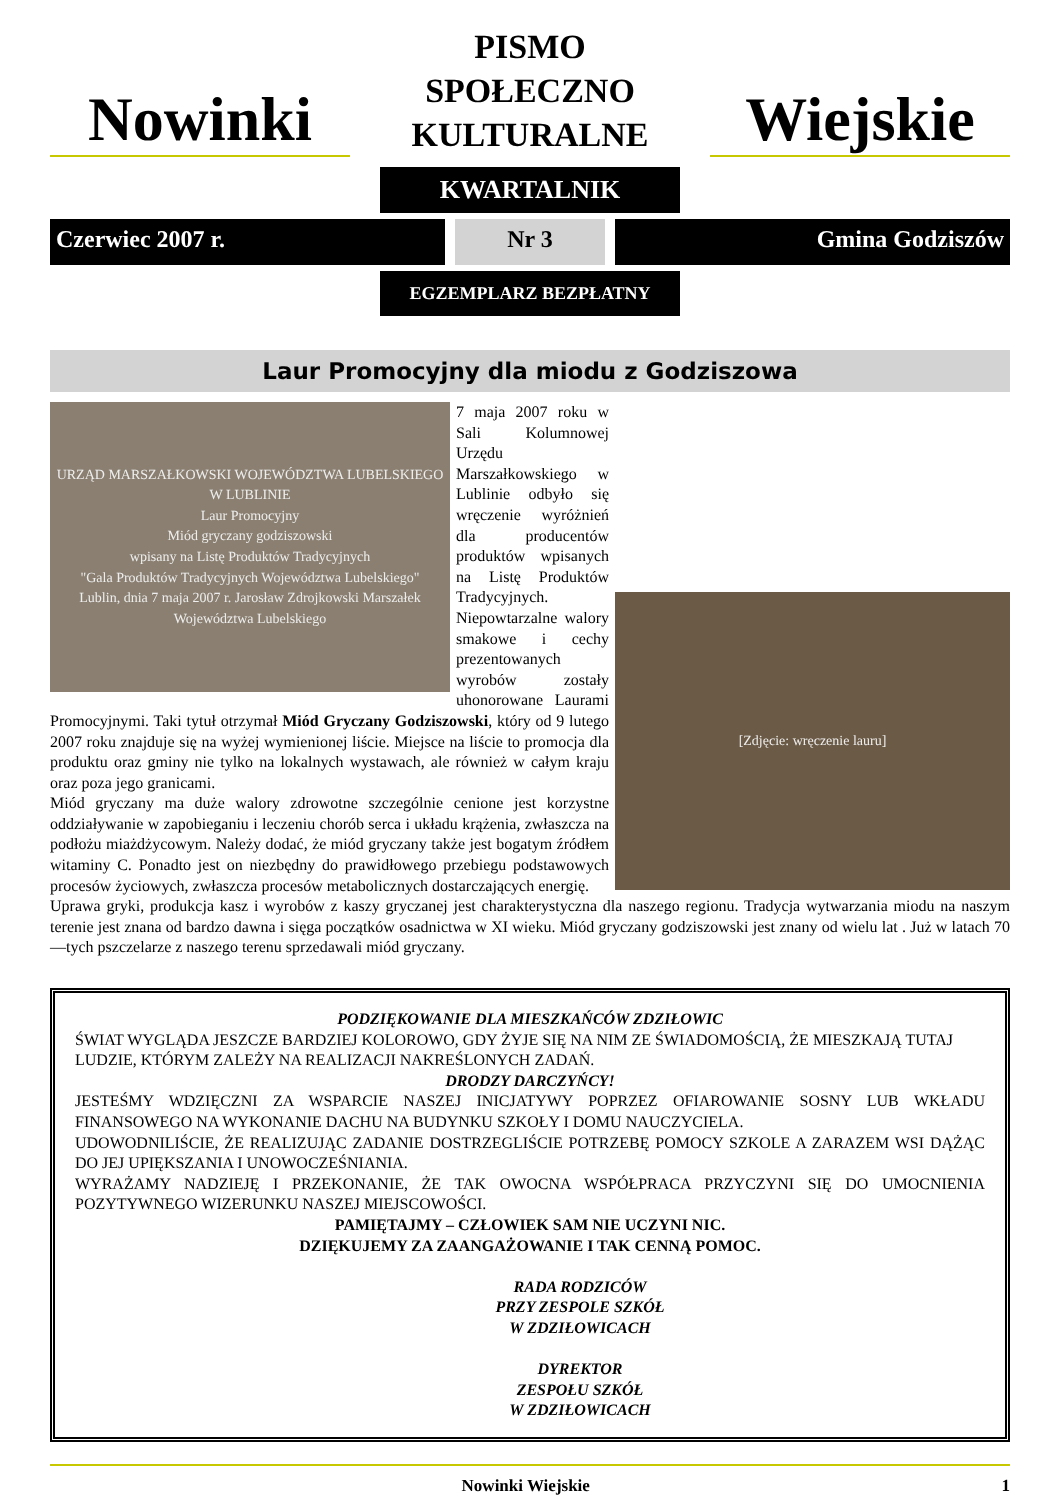Nowinki
PISMO
SPOŁECZNO
KULTURALNE
Wiejskie
KWARTALNIK
Czerwiec 2007 r. Nr 3 Gmina Godziszów
EGZEMPLARZ BEZPŁATNY
Laur Promocyjny dla miodu z Godziszowa
URZĄD MARSZAŁKOWSKI WOJEWÓDZTWA LUBELSKIEGO W LUBLINIE
Laur Promocyjny
Miód gryczany godziszowski
wpisany na Listę Produktów Tradycyjnych
"Gala Produktów Tradycyjnych Województwa Lubelskiego"
Lublin, dnia 7 maja 2007 r. Jarosław Zdrojkowski Marszałek Województwa Lubelskiego
[Zdjęcie: wręczenie lauru]
7 maja 2007 roku w Sali Kolumnowej Urzędu Marszałkowskiego w Lublinie odbyło się wręczenie wyróżnień dla producentów produktów wpisanych na Listę Produktów Tradycyjnych. Niepowtarzalne walory smakowe i cechy prezentowanych wyrobów zostały uhonorowane Laurami Promocyjnymi. Taki tytuł otrzymał Miód Gryczany Godziszowski, który od 9 lutego 2007 roku znajduje się na wyżej wymienionej liście. Miejsce na liście to promocja dla produktu oraz gminy nie tylko na lokalnych wystawach, ale również w całym kraju oraz poza jego granicami.
Miód gryczany ma duże walory zdrowotne szczególnie cenione jest korzystne oddziaływanie w zapobieganiu i leczeniu chorób serca i układu krążenia, zwłaszcza na podłożu miażdżycowym. Należy dodać, że miód gryczany także jest bogatym źródłem witaminy C. Ponadto jest on niezbędny do prawidłowego przebiegu podstawowych procesów życiowych, zwłaszcza procesów metabolicznych dostarczających energię.
Uprawa gryki, produkcja kasz i wyrobów z kaszy gryczanej jest charakterystyczna dla naszego regionu. Tradycja wytwarzania miodu na naszym terenie jest znana od bardzo dawna i sięga początków osadnictwa w XI wieku. Miód gryczany godziszowski jest znany od wielu lat . Już w latach 70—tych pszczelarze z naszego terenu sprzedawali miód gryczany.
PODZIĘKOWANIE DLA MIESZKAŃCÓW ZDZIŁOWIC
ŚWIAT WYGLĄDA JESZCZE BARDZIEJ KOLOROWO, GDY ŻYJE SIĘ NA NIM ZE ŚWIADOMOŚCIĄ, ŻE MIESZKAJĄ TUTAJ LUDZIE, KTÓRYM ZALEŻY NA REALIZACJI NAKREŚLONYCH ZADAŃ.
DRODZY DARCZYŃCY!
JESTEŚMY WDZIĘCZNI ZA WSPARCIE NASZEJ INICJATYWY POPRZEZ OFIAROWANIE SOSNY LUB WKŁADU FINANSOWEGO NA WYKONANIE DACHU NA BUDYNKU SZKOŁY I DOMU NAUCZYCIELA.
UDOWODNILIŚCIE, ŻE REALIZUJĄC ZADANIE DOSTRZEGLIŚCIE POTRZEBĘ POMOCY SZKOLE A ZARAZEM WSI DĄŻĄC DO JEJ UPIĘKSZANIA I UNOWOCZEŚNIANIA.
WYRAŻAMY NADZIEJĘ I PRZEKONANIE, ŻE TAK OWOCNA WSPÓŁPRACA PRZYCZYNI SIĘ DO UMOCNIENIA POZYTYWNEGO WIZERUNKU NASZEJ MIEJSCOWOŚCI.
PAMIĘTAJMY – CZŁOWIEK SAM NIE UCZYNI NIC.
DZIĘKUJEMY ZA ZAANGAŻOWANIE I TAK CENNĄ POMOC.
RADA RODZICÓW
PRZY ZESPOLE SZKÓŁ
W ZDZIŁOWICACH
DYREKTOR
ZESPOŁU SZKÓŁ
W ZDZIŁOWICACH
Nowinki Wiejskie 1